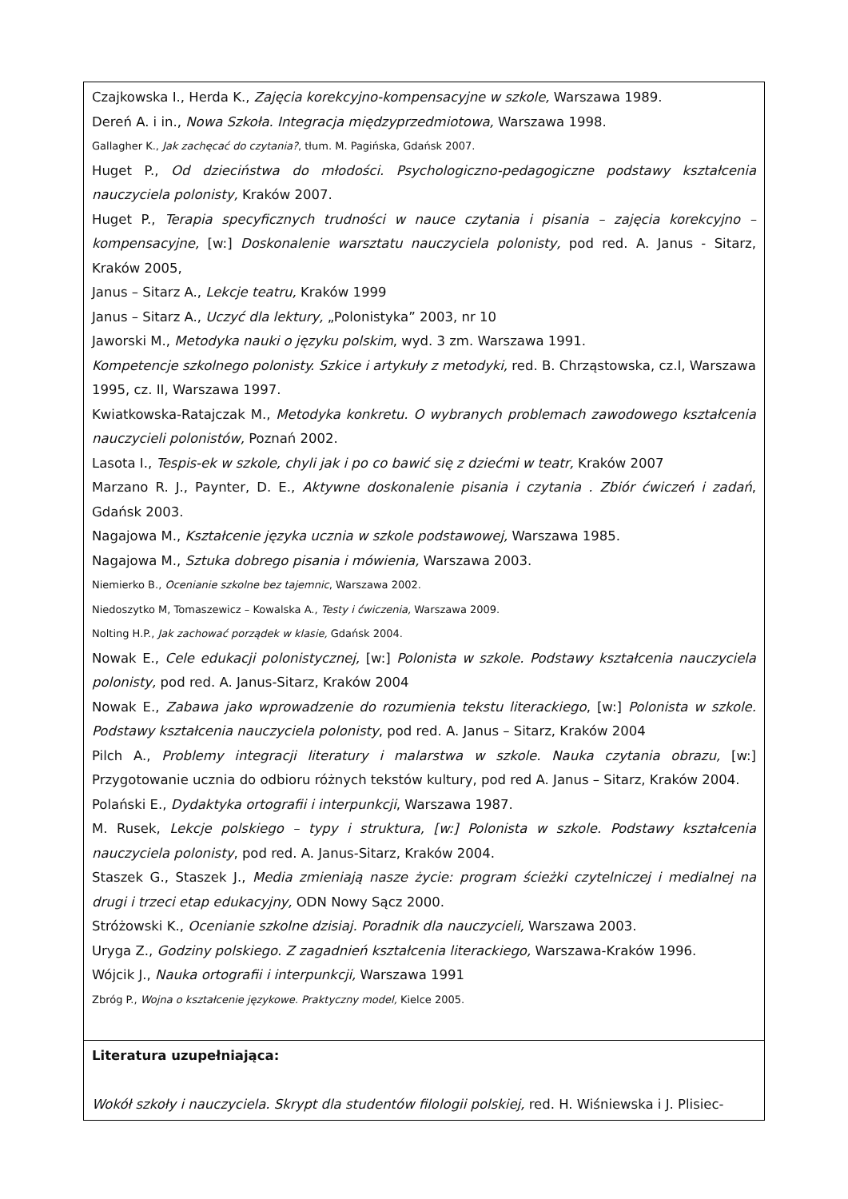| Czajkowska I., Herda K., Zajęcia korekcyjno-kompensacyjne w szkole, Warszawa 1989. Dereń A. i in., Nowa Szkoła. Integracja międzyprzedmiotowa, Warszawa 1998. Gallagher K., Jak zachęcać do czytania? , tłum. M. Pagińska, Gdańsk 2007. Huget P., Od dzieciństwa do młodości. Psychologiczno-pedagogiczne podstawy kształcenia nauczyciela polonisty, Kraków 2007. Huget P., Terapia specyficznych trudności w nauce czytania i pisania – zajęcia korekcyjno – kompensacyjne, [w:] Doskonalenie warsztatu nauczyciela polonisty, pod red. A. Janus - Sitarz, Kraków 2005, Janus – Sitarz A., Lekcje teatru, Kraków 1999 Janus – Sitarz A., Uczyć dla lektury, „Polonistyka” 2003, nr 10 Jaworski M., Metodyka nauki o języku polskim , wyd. 3 zm. Warszawa 1991. Kompetencje szkolnego polonisty. Szkice i artykuły z metodyki, red. B. Chrząstowska, cz.I, Warszawa 1995, cz. II, Warszawa 1997. Kwiatkowska-Ratajczak M., Metodyka konkretu. O wybranych problemach zawodowego kształcenia nauczycieli polonistów, Poznań 2002. Lasota I., Tespis-ek w szkole, chyli jak i po co bawić się z dziećmi w teatr, Kraków 2007 Marzano R. J., Paynter, D. E., Aktywne doskonalenie pisania i czytania . Zbiór ćwiczeń i zadań , Gdańsk 2003. Nagajowa M., Kształcenie języka ucznia w szkole podstawowej, Warszawa 1985. Nagajowa M., Sztuka dobrego pisania i mówienia, Warszawa 2003. Niemierko B., Ocenianie szkolne bez tajemnic , Warszawa 2002. Niedoszytko M, Tomaszewicz – Kowalska A., Testy i ćwiczenia, Warszawa 2009. Nolting H.P., Jak zachować porządek w klasie, Gdańsk 2004. Nowak E., Cele edukacji polonistycznej, [w:] Polonista w szkole. Podstawy kształcenia nauczyciela polonisty, pod red. A. Janus-Sitarz, Kraków 2004 Nowak E., Zabawa jako wprowadzenie do rozumienia tekstu literackiego , [w:] Polonista w szkole. Podstawy kształcenia nauczyciela polonisty , pod red. A. Janus – Sitarz, Kraków 2004 Pilch A., Problemy integracji literatury i malarstwa w szkole. Nauka czytania obrazu, [w:] Przygotowanie ucznia do odbioru różnych tekstów kultury, pod red A. Janus – Sitarz, Kraków 2004. Polański E., Dydaktyka ortografii i interpunkcji , Warszawa 1987. M. Rusek, Lekcje polskiego – typy i struktura, [w:] Polonista w szkole. Podstawy kształcenia nauczyciela polonisty , pod red. A. Janus-Sitarz, Kraków 2004. Staszek G., Staszek J., Media zmieniają nasze życie: program ścieżki czytelniczej i medialnej na drugi i trzeci etap edukacyjny, ODN Nowy Sącz 2000. Stróżowski K., Ocenianie szkolne dzisiaj. Poradnik dla nauczycieli, Warszawa 2003. Uryga Z., Godziny polskiego. Z zagadnień kształcenia literackiego, Warszawa-Kraków 1996. Wójcik J., Nauka ortografii i interpunkcji, Warszawa 1991 Zbróg P., Wojna o kształcenie językowe. Praktyczny model, Kielce 2005. |
| Literatura uzupełniająca: Wokół szkoły i nauczyciela. Skrypt dla studentów filologii polskiej, red. H. Wiśniewska i J. Plisiec- |